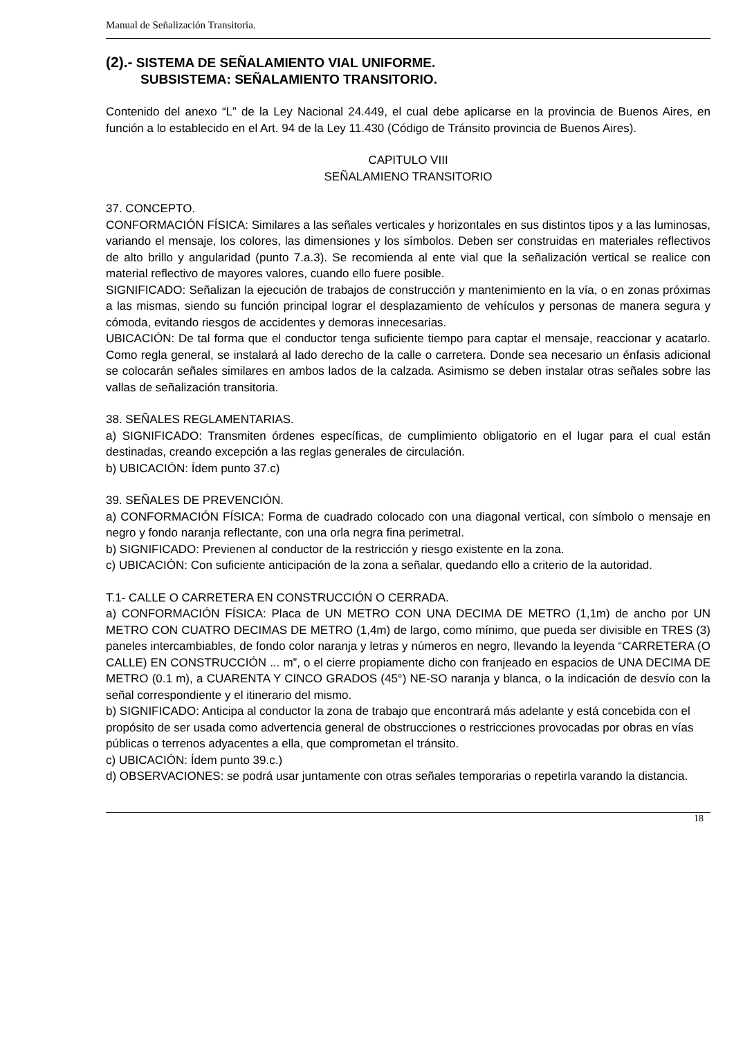Manual de Señalización Transitoria.
(2).- SISTEMA DE SEÑALAMIENTO VIAL UNIFORME.
SUBSISTEMA: SEÑALAMIENTO TRANSITORIO.
Contenido del anexo “L” de la Ley Nacional 24.449, el cual debe aplicarse en la provincia de Buenos Aires, en función a lo establecido en el Art. 94 de la Ley 11.430 (Código de Tránsito provincia de Buenos Aires).
CAPITULO VIII
SEÑALAMIENO TRANSITORIO
37. CONCEPTO.
CONFORMACIÓN FÍSICA: Similares a las señales verticales y horizontales en sus distintos tipos y a las luminosas, variando el mensaje, los colores, las dimensiones y los símbolos. Deben ser construidas en materiales reflectivos de alto brillo y angularidad (punto 7.a.3). Se recomienda al ente vial que la señalización vertical se realice con material reflectivo de mayores valores, cuando ello fuere posible.
SIGNIFICADO: Señalizan la ejecución de trabajos de construcción y mantenimiento en la vía, o en zonas próximas a las mismas, siendo su función principal lograr el desplazamiento de vehículos y personas de manera segura y cómoda, evitando riesgos de accidentes y demoras innecesarias.
UBICACIÓN: De tal forma que el conductor tenga suficiente tiempo para captar el mensaje, reaccionar y acatarlo. Como regla general, se instalará al lado derecho de la calle o carretera. Donde sea necesario un énfasis adicional se colocarán señales similares en ambos lados de la calzada. Asimismo se deben instalar otras señales sobre las vallas de señalización transitoria.
38. SEÑALES REGLAMENTARIAS.
a) SIGNIFICADO: Transmiten órdenes específicas, de cumplimiento obligatorio en el lugar para el cual están destinadas, creando excepción a las reglas generales de circulación.
b) UBICACIÓN: Ídem punto 37.c)
39. SEÑALES DE PREVENCIÓN.
a) CONFORMACIÓN FÍSICA: Forma de cuadrado colocado con una diagonal vertical, con símbolo o mensaje en negro y fondo naranja reflectante, con una orla negra fina perimetral.
b) SIGNIFICADO: Previenen al conductor de la restricción y riesgo existente en la zona.
c) UBICACIÓN: Con suficiente anticipación de la zona a señalar, quedando ello a criterio de la autoridad.
T.1- CALLE O CARRETERA EN CONSTRUCCIÓN O CERRADA.
a) CONFORMACIÓN FÍSICA: Placa de UN METRO CON UNA DECIMA DE METRO (1,1m) de ancho por UN METRO CON CUATRO DECIMAS DE METRO (1,4m) de largo, como mínimo, que pueda ser divisible en TRES (3) paneles intercambiables, de fondo color naranja y letras y números en negro, llevando la leyenda “CARRETERA (O CALLE) EN CONSTRUCCIÓN ... m”, o el cierre propiamente dicho con franjeado en espacios de UNA DECIMA DE METRO (0.1 m), a CUARENTA Y CINCO GRADOS (45°) NE-SO naranja y blanca, o la indicación de desvío con la señal correspondiente y el itinerario del mismo.
b) SIGNIFICADO: Anticipa al conductor la zona de trabajo que encontrará más adelante y está concebida con el propósito de ser usada como advertencia general de obstrucciones o restricciones provocadas por obras en vías públicas o terrenos adyacentes a ella, que comprometan el tránsito.
c) UBICACIÓN: Ídem punto 39.c.)
d) OBSERVACIONES: se podrá usar juntamente con otras señales temporarias o repetirla varando la distancia.
18